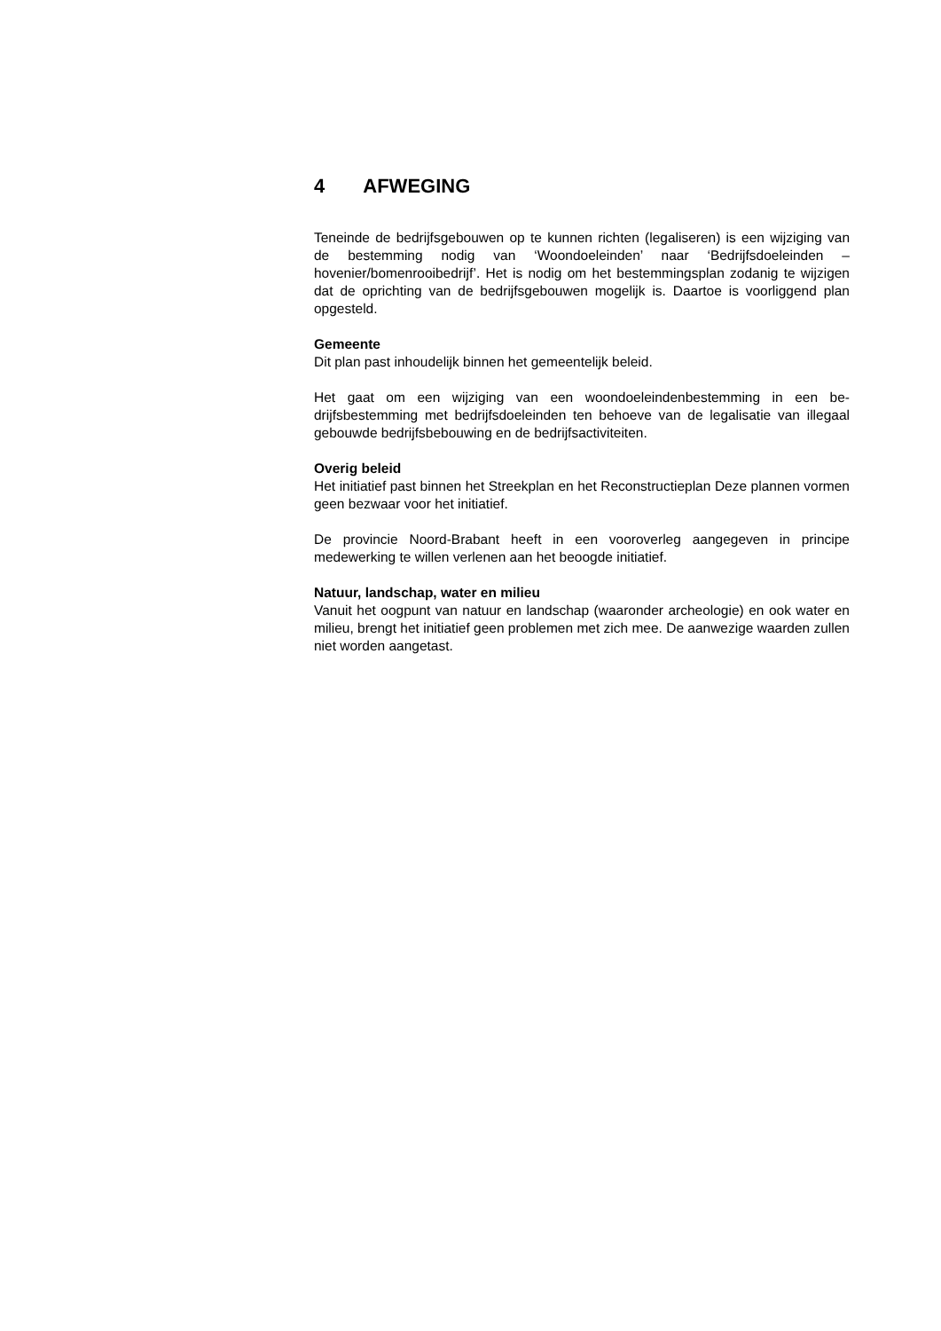4 AFWEGING
Teneinde de bedrijfsgebouwen op te kunnen richten (legaliseren) is een wij­ziging van de bestemming nodig van ‘Woondoeleinden’ naar ‘Bedrijfsdoel­einden – hovenier/bomenrooibedrijf’. Het is nodig om het bestemmingsplan zodanig te wijzigen dat de oprichting van de bedrijfsgebouwen mogelijk is. Daartoe is voorliggend plan opgesteld.
Gemeente
Dit plan past inhoudelijk binnen het gemeentelijk beleid.
Het gaat om een wijziging van een woondoeleindenbestemming in een be­drijfsbestemming met bedrijfsdoeleinden ten behoeve van de legalisatie van illegaal gebouwde bedrijfsbebouwing en de bedrijfsactiviteiten.
Overig beleid
Het initiatief past binnen het Streekplan en het Reconstructieplan Deze plannen vormen geen bezwaar voor het initiatief.
De provincie Noord-Brabant heeft in een vooroverleg aangegeven in princi­pe medewerking te willen verlenen aan het beoogde initiatief.
Natuur, landschap, water en milieu
Vanuit het oogpunt van natuur en landschap (waaronder archeologie) en ook water en milieu, brengt het initiatief geen problemen met zich mee. De aanwezige waarden zullen niet worden aangetast.